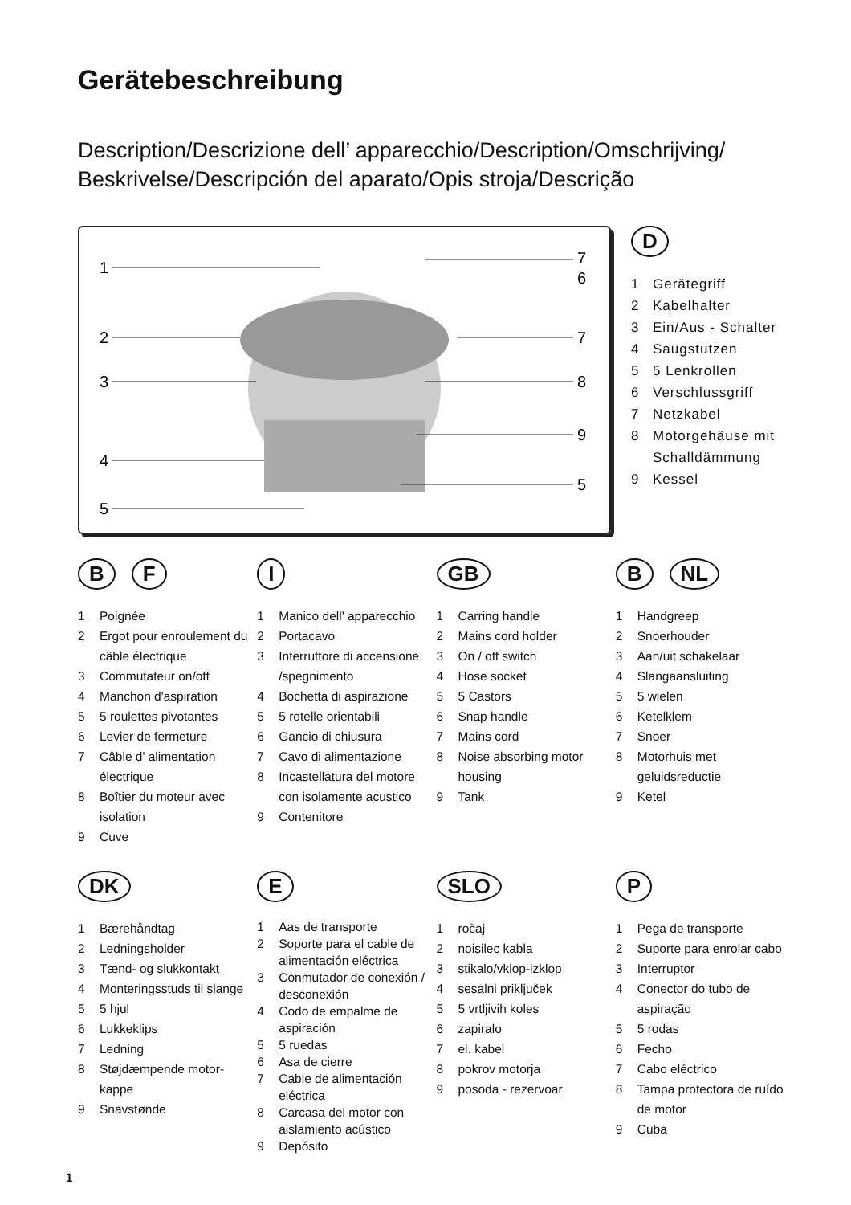Gerätebeschreibung
Description/Descrizione dell’ apparecchio/Description/Omschrijving/
Beskrivelse/Descripción del aparato/Opis stroja/Descrição
1
2
3
4
5
7
6
7
8
9
5
D
1 Gerätegriff
2 Kabelhalter
3 Ein/Aus - Schalter
4 Saugstutzen
5 5 Lenkrollen
6 Verschlussgriff
7 Netzkabel
8 Motorgehäuse mit
Schalldämmung
9 Kessel
B F
1 Poignée
2 Ergot pour enroulement du câble électrique
3 Commutateur on/off
4 Manchon d'aspiration
5 5 roulettes pivotantes
6 Levier de fermeture
7 Câble d' alimentation électrique
8 Boîtier du moteur avec isolation
9 Cuve
I
1 Manico dell' apparecchio
2 Portacavo
3 Interruttore di accensione /spegnimento
4 Bochetta di aspirazione
5 5 rotelle orientabili
6 Gancio di chiusura
7 Cavo di alimentazione
8 Incastellatura del motore con isolamente acustico
9 Contenitore
GB
1 Carring handle
2 Mains cord holder
3 On / off switch
4 Hose socket
5 5 Castors
6 Snap handle
7 Mains cord
8 Noise absorbing motor housing
9 Tank
B NL
1 Handgreep
2 Snoerhouder
3 Aan/uit schakelaar
4 Slangaansluiting
5 5 wielen
6 Ketelklem
7 Snoer
8 Motorhuis met geluidsreductie
9 Ketel
DK
1 Bærehåndtag
2 Ledningsholder
3 Tænd- og slukkontakt
4 Monteringsstuds til slange
5 5 hjul
6 Lukkeklips
7 Ledning
8 Støjdæmpende motor-kappe
9 Snavstønde
E
1 Aas de transporte
2 Soporte para el cable de alimentación eléctrica
3 Conmutador de conexión / desconexión
4 Codo de empalme de aspiración
5 5 ruedas
6 Asa de cierre
7 Cable de alimentación eléctrica
8 Carcasa del motor con aislamiento acústico
9 Depósito
SLO
1 ročaj
2 noisilec kabla
3 stikalo/vklop-izklop
4 sesalni priključek
5 5 vrtljivih koles
6 zapiralo
7 el. kabel
8 pokrov motorja
9 posoda - rezervoar
P
1 Pega de transporte
2 Suporte para enrolar cabo
3 Interruptor
4 Conector do tubo de aspiração
5 5 rodas
6 Fecho
7 Cabo eléctrico
8 Tampa protectora de ruído de motor
9 Cuba
1